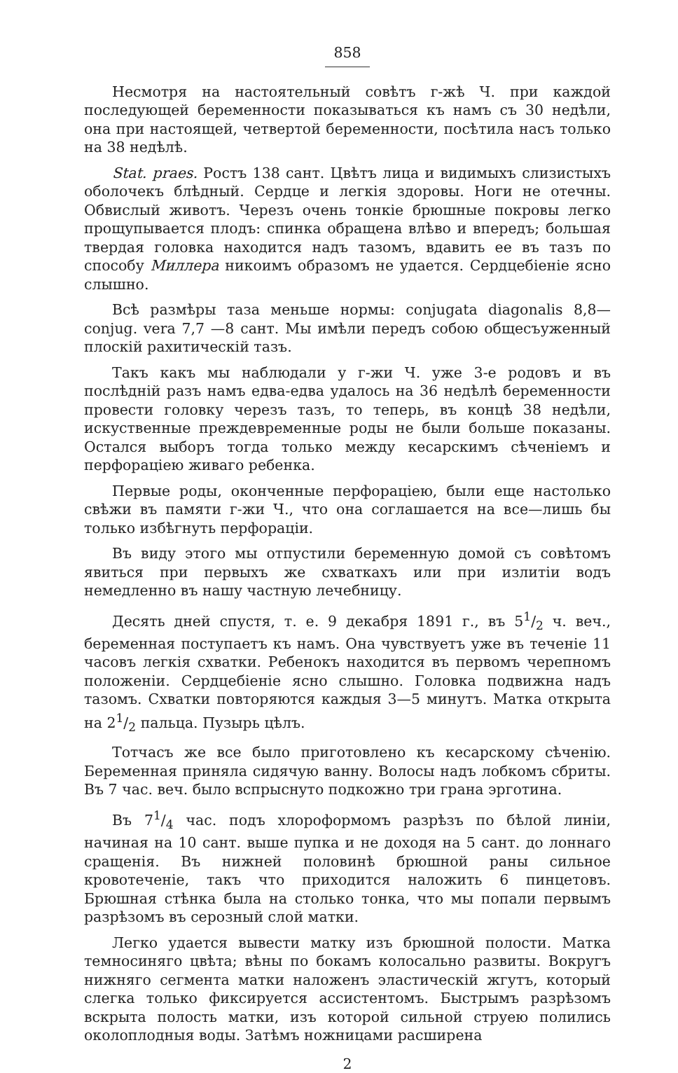858
Несмотря на настоятельный совѣтъ г-жѣ Ч. при каждой последующей беременности показываться къ намъ съ 30 недѣли, она при настоящей, четвертой беременности, посѣтила насъ только на 38 недѣлѣ.
Stat. praes. Ростъ 138 сант. Цвѣтъ лица и видимыхъ слизистыхъ оболочекъ блѣдный. Сердце и легкія здоровы. Ноги не отечны. Обвислый животъ. Черезъ очень тонкіе брюшные покровы легко прощупывается плодъ: спинка обращена влѣво и впередъ; большая твердая головка находится надъ тазомъ, вдавить ее въ тазъ по способу Миллера никоимъ образомъ не удается. Сердцебіеніе ясно слышно.
Всѣ размѣры таза меньше нормы: conjugata diagonalis 8,8—conjug. vera 7,7 —8 сант. Мы имѣли передъ собою общесъуженный плоскій рахитическій тазъ.
Такъ какъ мы наблюдали у г-жи Ч. уже 3-е родовъ и въ послѣдній разъ намъ едва-едва удалось на 36 недѣлѣ беременности провести головку черезъ тазъ, то теперь, въ концѣ 38 недѣли, искуственные преждевременные роды не были больше показаны. Остался выборъ тогда только между кесарскимъ сѣченіемъ и перфораціею живаго ребенка.
Первые роды, оконченные перфораціею, были еще настолько свѣжи въ памяти г-жи Ч., что она соглашается на все—лишь бы только избѣгнуть перфораціи.
Въ виду этого мы отпустили беременную домой съ совѣтомъ явиться при первыхъ же схваткахъ или при излитіи водъ немедленно въ нашу частную лечебницу.
Десять дней спустя, т. е. 9 декабря 1891 г., въ 51/2 ч. веч., беременная поступаетъ къ намъ. Она чувствуетъ уже въ теченіе 11 часовъ легкія схватки. Ребенокъ находится въ первомъ черепномъ положеніи. Сердцебіеніе ясно слышно. Головка подвижна надъ тазомъ. Схватки повторяются каждыя 3—5 минутъ. Матка открыта на 21/2 пальца. Пузырь цѣлъ.
Тотчасъ же все было приготовлено къ кесарскому сѣченію. Беременная приняла сидячую ванну. Волосы надъ лобкомъ сбриты. Въ 7 час. веч. было вспрыснуто подкожно три грана эрготина.
Въ 71/4 час. подъ хлороформомъ разрѣзъ по бѣлой линіи, начиная на 10 сант. выше пупка и не доходя на 5 сант. до лоннаго сращенія. Въ нижней половинѣ брюшной раны сильное кровотеченіе, такъ что приходится наложить 6 пинцетовъ. Брюшная стѣнка была на столько тонка, что мы попали первымъ разрѣзомъ въ серозный слой матки.
Легко удается вывести матку изъ брюшной полости. Матка темносиняго цвѣта; вѣны по бокамъ колосально развиты. Вокругъ нижняго сегмента матки наложенъ эластическій жгутъ, который слегка только фиксируется ассистентомъ. Быстрымъ разрѣзомъ вскрыта полость матки, изъ которой сильной струею полились околоплодныя воды. Затѣмъ ножницами расширена
2